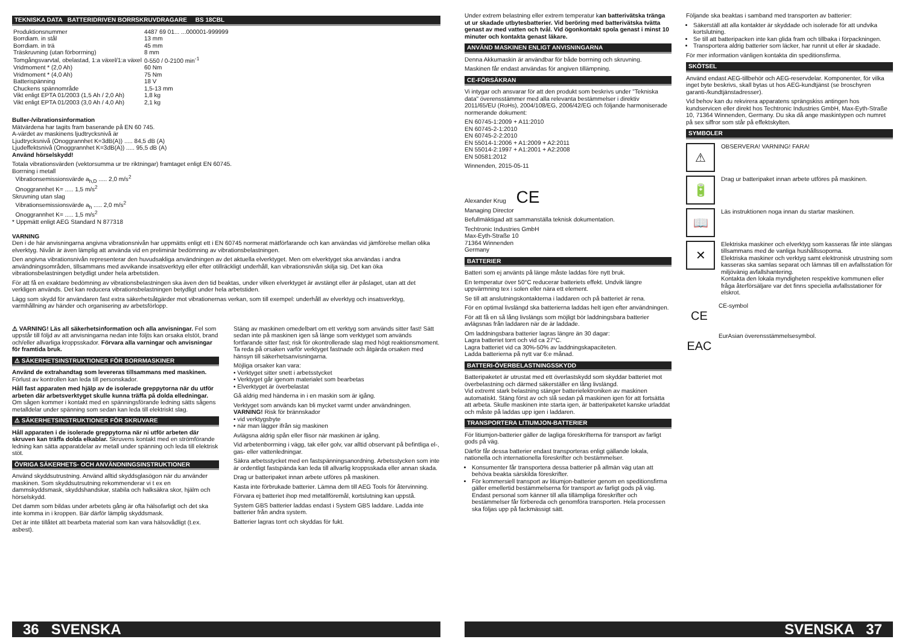TEKNISKA DATA BATTERIDRIVEN BORRSKRUVDRAGARE BS 18CBL
| Produktionsnummer | 4487 69 01... ...000001-999999 |
| Borrdiam. in stål | 13 mm |
| Borrdiam. in trä | 45 mm |
| Träskruvning (utan förborrning) | 8 mm |
| Tomgångsvarvtal, obelastad, 1:a växel/1:a växel | 0-550 / 0-2100 min<sup>-1</sup> |
| Vridmoment * (2,0 Ah) | 60 Nm |
| Vridmoment * (4,0 Ah) | 75 Nm |
| Batterispänning | 18 V |
| Chuckens spännområde | 1,5-13 mm |
| Vikt enligt EPTA 01/2003 (1,5 Ah / 2,0 Ah) | 1,8 kg |
| Vikt enligt EPTA 01/2003 (3,0 Ah / 4,0 Ah) | 2,1 kg |
Buller-/vibrationsinformation
Mätvärdena har tagits fram baserande på EN 60 745.
A-värdet av maskinens ljudtrycksnivå är
Ljudtrycksnivå (Onoggrannhet K=3dB(A)) ..... 84,5 dB (A)
Ljudeffektsnivå (Onoggrannhet K=3dB(A)) ..... 95,5 dB (A)
Använd hörselskydd!
Totala vibrationsvärden (vektorsumma ur tre riktningar) framtaget enligt EN 60745.
Borrning i metall
Vibrationsemissionsvärde a<sub>h,D</sub> ..... 2,0 m/s<sup>2</sup>
Onoggrannhet K= ..... 1,5 m/s<sup>2</sup>
Skruvning utan slag
Vibrationsemissionsvärde a<sub>h</sub> ..... 2,0 m/s<sup>2</sup>
Onoggrannhet K= ..... 1,5 m/s<sup>2</sup>
* Uppmätt enligt AEG Standard N 877318
VARNING
Den i de här anvisningarna angivna vibrationsnivån har uppmätts enligt ett i EN 60745 normerat mätförfarande och kan användas vid jämförelse mellan olika elverktyg. Nivån är även lämplig att använda vid en preliminär bedömning av vibrationsbelastningen.
Den angivna vibrationsnivån representerar den huvudsakliga användningen av det aktuella elverktyget. Men om elverktyget ska användas i andra användningsområden, tillsammans med avvikande insatsverktyg eller efter otillräckligt underhåll, kan vibrationsnivån skilja sig. Det kan öka vibrationsbelastningen betydligt under hela arbetstiden.
För att få en exaktare bedömning av vibrationsbelastningen ska även den tid beaktas, under vilken elverktyget är avstängt eller är påslaget, utan att det verkligen används. Det kan reducera vibrationsbelastningen betydligt under hela arbetstiden.
Lägg som skydd för användaren fast extra säkerhetsåtgärder mot vibrationernas verkan, som till exempel: underhåll av elverktyg och insatsverktyg, varmhållning av händer och organisering av arbetsförlopp.
⚠ VARNING! Läs all säkerhetsinformation och alla anvisningar. Fel som uppstår till följd av att anvisningarna nedan inte följts kan orsaka elstöt, brand och/eller allvarliga kroppsskador. Förvara alla varningar och anvisningar för framtida bruk.
⚠ SÄKERHETSINSTRUKTIONER FÖR BORRMASKINER
Använd de extrahandtag som levereras tillsammans med maskinen. Förlust av kontrollen kan leda till personskador.
Håll fast apparaten med hjälp av de isolerade greppytorna när du utför arbeten där arbetsverktyget skulle kunna träffa på dolda elledningar. Om sågen kommer i kontakt med en spänningsförande ledning sätts sågens metalldelar under spänning som sedan kan leda till elektriskt slag.
⚠ SÄKERHETSINSTRUKTIONER FÖR SKRUVARE
Håll apparaten i de isolerade greppytorna när ni utför arbeten där skruven kan träffa dolda elkablar. Skruvens kontakt med en strömförande ledning kan sätta apparatdelar av metall under spänning och leda till elektrisk stöt.
ÖVRIGA SÄKERHETS- OCH ANVÄNDNINGSINSTRUKTIONER
Använd skyddsutrustning. Använd alltid skyddsglasögon när du använder maskinen. Som skyddsutrsutning rekommenderar vi t ex en dammskyddsmask, skyddshandskar, stabila och halksäkra skor, hjälm och hörselskydd.
Det damm som bildas under arbetets gång är ofta hälsofarligt och det ska inte komma in i kroppen. Bär därför lämplig skyddsmask.
Det är inte tillåtet att bearbeta material som kan vara hälsovådligt (t.ex. asbest).
Stäng av maskinen omedelbart om ett verktyg som används sitter fast! Sätt sedan inte på maskinen igen så länge som verktyget som används fortfarande sitter fast; risk för okontrollerade slag med högt reaktionsmoment. Ta reda på orsaken varför verktyget fastnade och åtgärda orsaken med hänsyn till säkerhetsanvisningarna.
Möjliga orsaker kan vara:
• Verktyget sitter snett i arbetsstycket
• Verktyget går igenom materialet som bearbetas
• Elverktyget är överbelastat
Gå aldrig med händerna in i en maskin som är igång.
Verktyget som används kan bli mycket varmt under användningen. VARNING! Risk för brännskador
• vid verktygsbyte
• när man lägger ifrån sig maskinen
Avlägsna aldrig spån eller flisor när maskinen är igång.
Vid arbetenborrning i vägg, tak eller golv, var alltid observant på befintliga el-, gas- eller vattenledningar.
Säkra arbetsstycket med en fastspänningsanordning. Arbetsstycken som inte är ordentligt fastspända kan leda till allvarlig kroppsskada eller annan skada.
Drag ur batteripaket innan arbete utföres på maskinen.
Kasta inte förbrukade batterier. Lämna dem till AEG Tools för återvinning.
Förvara ej batteriet ihop med metallföremål, kortslutning kan uppstå.
System GBS batterier laddas endast i System GBS laddare. Ladda inte batterier från andra system.
Batterier lagras torrt och skyddas för fukt.
36 SVENSKA
Under extrem belastning eller extrem temperatur kan batterivätska tränga ut ur skadade utbytesbatterier. Vid beröring med batterivätska tvätta genast av med vatten och tvål. Vid ögonkontakt spola genast i minst 10 minuter och kontakta genast läkare.
ANVÄND MASKINEN ENLIGT ANVISNINGARNA
Denna Akkumaskin är användbar för både borrning och skruvning.
Maskinen får endast användas för angiven tillämpning.
CE-FÖRSÄKRAN
Vi intygar och ansvarar för att den produkt som beskrivs under "Tekniska data" överensstämmer med alla relevanta bestämmelser i direktiv 2011/65/EU (RoHs), 2004/108/EG, 2006/42/EG och följande harmoniserade normerande dokument:
EN 60745-1:2009 + A11:2010
EN 60745-2-1:2010
EN 60745-2-2:2010
EN 55014-1:2006 + A1:2009 + A2:2011
EN 55014-2:1997 + A1:2001 + A2:2008
EN 50581:2012
Winnenden, 2015-05-11
Alexander Krug CE
Managing Director
Befullmäktigad att sammanställa teknisk dokumentation.
Techtronic Industries GmbH
Max-Eyth-Straße 10
71364 Winnenden
Germany
BATTERIER
Batteri som ej använts på länge måste laddas före nytt bruk.
En temperatur över 50°C reducerar batteriets effekt. Undvik längre uppvärmning tex i solen eller nära ett element.
Se till att anslutningskontakterna i laddaren och på batteriet är rena.
För en optimal livslängd ska batterierna laddas helt igen efter användningen.
För att få en så lång livslängs som möjligt bör laddningsbara batterier avlägsnas från laddaren när de är laddade.
Om laddningsbara batterier lagras längre än 30 dagar:
Lagra batteriet torrt och vid ca 27°C.
Lagra batteriet vid ca 30%-50% av laddningskapaciteten.
Ladda batterierna på nytt var 6:e månad.
BATTERI-ÖVERBELASTNINGSSKYDD
Batteripaketet är utrustat med ett överlastskydd som skyddar batteriet mot överbelastning och därmed säkerställer en lång livslängd.
Vid extremt stark belastning stänger batterielektroniken av maskinen automatiskt. Stäng först av och slå sedan på maskinen igen för att fortsätta att arbeta. Skulle maskinen inte starta igen, är batteripaketet kanske urladdat och måste på laddas upp igen i laddaren.
TRANSPORTERA LITIUMJON-BATTERIER
För litiumjon-batterier gäller de lagliga föreskrifterna för transport av farligt gods på väg.
Därför får dessa batterier endast transporteras enligt gällande lokala, nationella och internationella föreskrifter och bestämmelser.
Konsumenter får transportera dessa batterier på allmän väg utan att behöva beakta särskilda föreskrifter.
För kommersiell transport av litiumjon-batterier genom en speditionsfirma gäller emellertid bestämmelserna för transport av farligt gods på väg. Endast personal som känner till alla tillämpliga föreskrifter och bestämmelser får förbereda och genomföra transporten. Hela processen ska följas upp på fackmässigt sätt.
Följande ska beaktas i samband med transporten av batterier:
Säkerställ att alla kontakter är skyddade och isolerade för att undvika kortslutning.
Se till att batteripacken inte kan glida fram och tillbaka i förpackningen.
Transportera aldrig batterier som läcker, har runnit ut eller är skadade.
För mer information vänligen kontakta din speditionsfirma.
SKÖTSEL
Använd endast AEG-tillbehör och AEG-reservdelar. Komponenter, för vilka inget byte beskrivs, skall bytas ut hos AEG-kundtjänst (se broschyren garanti-/kundtjänstadresser).
Vid behov kan du rekvirera apparatens sprängskiss antingen hos kundservicen eller direkt hos Techtronic Industries GmbH, Max-Eyth-Straße 10, 71364 Winnenden, Germany. Du ska då ange maskintypen och numret på sex siffror som står på effektskylten.
SYMBOLER
⚠
OBSERVERA! VARNING! FARA!
🔋
Drag ur batteripaket innan arbete utföres på maskinen.
📖
Läs instruktionen noga innan du startar maskinen.
✕
Elektriska maskiner och elverktyg som kasseras får inte slängas tillsammans med de vanliga hushållssoporna.
Elektriska maskiner och verktyg samt elektronisk utrustning som kasseras ska samlas separat och lämnas till en avfallsstation för miljövänig avfallshantering.
Kontakta den lokala myndigheten respektive kommunen eller fråga återförsäljare var det finns speciella avfallsstationer för elskrot.
CE
CE-symbol
EAC
EurAsian överensstämmelsesymbol.
SVENSKA 37